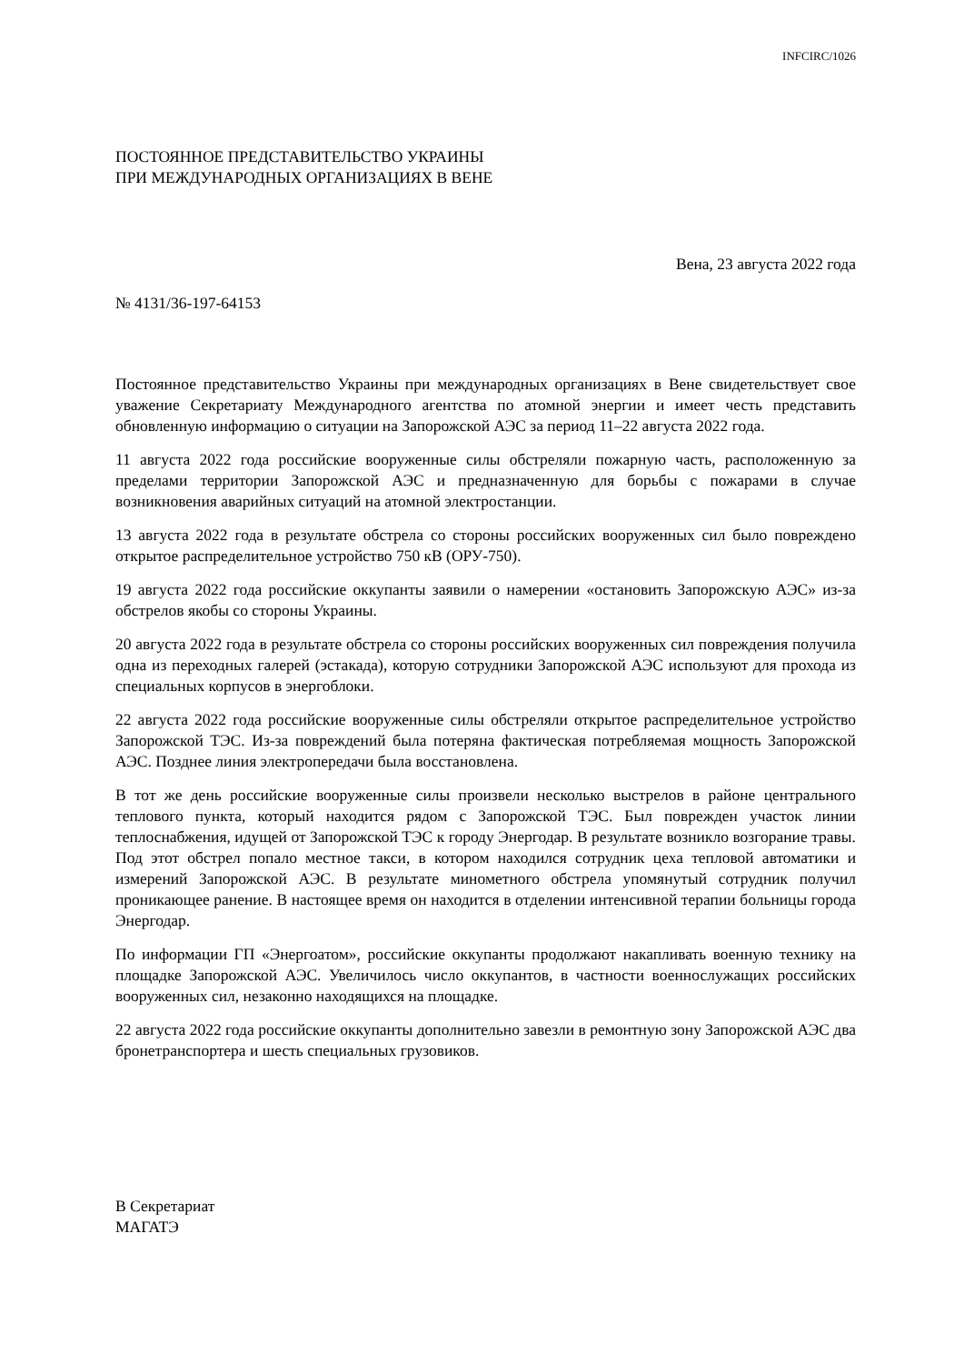INFCIRC/1026
ПОСТОЯННОЕ ПРЕДСТАВИТЕЛЬСТВО УКРАИНЫ
ПРИ МЕЖДУНАРОДНЫХ ОРГАНИЗАЦИЯХ В ВЕНЕ
Вена, 23 августа 2022 года
№ 4131/36-197-64153
Постоянное представительство Украины при международных организациях в Вене свидетельствует свое уважение Секретариату Международного агентства по атомной энергии и имеет честь представить обновленную информацию о ситуации на Запорожской АЭС за период 11–22 августа 2022 года.
11 августа 2022 года российские вооруженные силы обстреляли пожарную часть, расположенную за пределами территории Запорожской АЭС и предназначенную для борьбы с пожарами в случае возникновения аварийных ситуаций на атомной электростанции.
13 августа 2022 года в результате обстрела со стороны российских вооруженных сил было повреждено открытое распределительное устройство 750 кВ (ОРУ-750).
19 августа 2022 года российские оккупанты заявили о намерении «остановить Запорожскую АЭС» из-за обстрелов якобы со стороны Украины.
20 августа 2022 года в результате обстрела со стороны российских вооруженных сил повреждения получила одна из переходных галерей (эстакада), которую сотрудники Запорожской АЭС используют для прохода из специальных корпусов в энергоблоки.
22 августа 2022 года российские вооруженные силы обстреляли открытое распределительное устройство Запорожской ТЭС. Из-за повреждений была потеряна фактическая потребляемая мощность Запорожской АЭС. Позднее линия электропередачи была восстановлена.
В тот же день российские вооруженные силы произвели несколько выстрелов в районе центрального теплового пункта, который находится рядом с Запорожской ТЭС. Был поврежден участок линии теплоснабжения, идущей от Запорожской ТЭС к городу Энергодар. В результате возникло возгорание травы. Под этот обстрел попало местное такси, в котором находился сотрудник цеха тепловой автоматики и измерений Запорожской АЭС. В результате минометного обстрела упомянутый сотрудник получил проникающее ранение. В настоящее время он находится в отделении интенсивной терапии больницы города Энергодар.
По информации ГП «Энергоатом», российские оккупанты продолжают накапливать военную технику на площадке Запорожской АЭС. Увеличилось число оккупантов, в частности военнослужащих российских вооруженных сил, незаконно находящихся на площадке.
22 августа 2022 года российские оккупанты дополнительно завезли в ремонтную зону Запорожской АЭС два бронетранспортера и шесть специальных грузовиков.
В Секретариат
МАГАТЭ